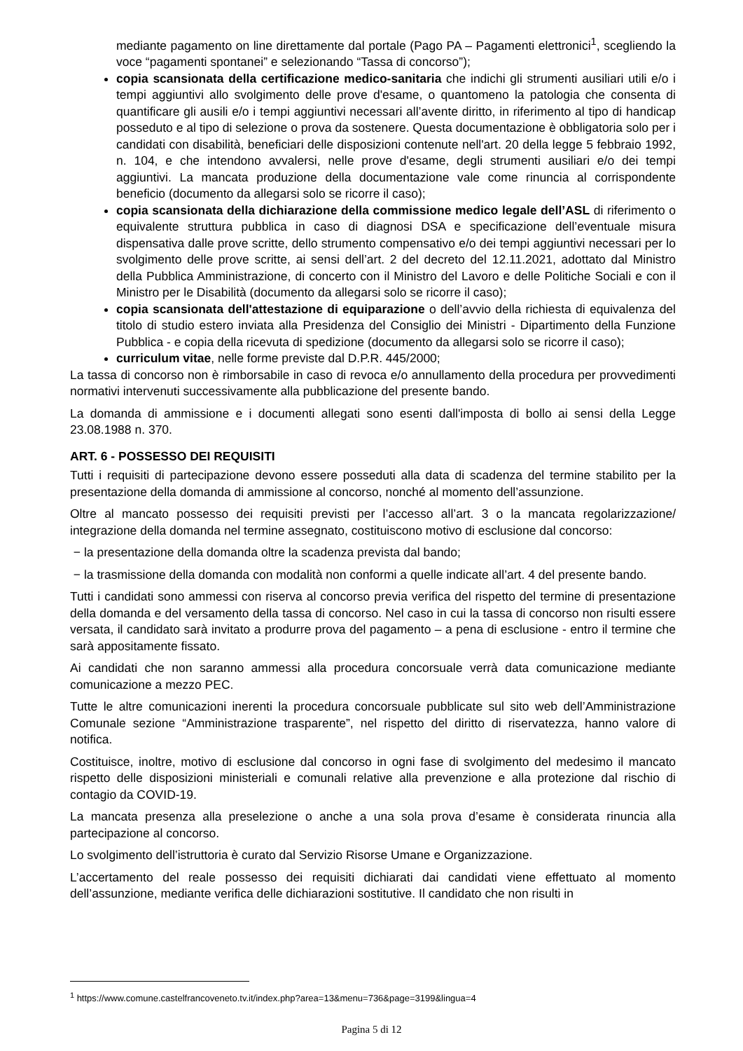mediante pagamento on line direttamente dal portale (Pago PA – Pagamenti elettronici<sup>1</sup>, scegliendo la voce “pagamenti spontanei” e selezionando “Tassa di concorso”);
copia scansionata della certificazione medico-sanitaria che indichi gli strumenti ausiliari utili e/o i tempi aggiuntivi allo svolgimento delle prove d'esame, o quantomeno la patologia che consenta di quantificare gli ausili e/o i tempi aggiuntivi necessari all’avente diritto, in riferimento al tipo di handicap posseduto e al tipo di selezione o prova da sostenere. Questa documentazione è obbligatoria solo per i candidati con disabilità, beneficiari delle disposizioni contenute nell'art. 20 della legge 5 febbraio 1992, n. 104, e che intendono avvalersi, nelle prove d'esame, degli strumenti ausiliari e/o dei tempi aggiuntivi. La mancata produzione della documentazione vale come rinuncia al corrispondente beneficio (documento da allegarsi solo se ricorre il caso);
copia scansionata della dichiarazione della commissione medico legale dell’ASL di riferimento o equivalente struttura pubblica in caso di diagnosi DSA e specificazione dell’eventuale misura dispensativa dalle prove scritte, dello strumento compensativo e/o dei tempi aggiuntivi necessari per lo svolgimento delle prove scritte, ai sensi dell’art. 2 del decreto del 12.11.2021, adottato dal Ministro della Pubblica Amministrazione, di concerto con il Ministro del Lavoro e delle Politiche Sociali e con il Ministro per le Disabilità (documento da allegarsi solo se ricorre il caso);
copia scansionata dell'attestazione di equiparazione o dell’avvio della richiesta di equivalenza del titolo di studio estero inviata alla Presidenza del Consiglio dei Ministri - Dipartimento della Funzione Pubblica - e copia della ricevuta di spedizione (documento da allegarsi solo se ricorre il caso);
curriculum vitae, nelle forme previste dal D.P.R. 445/2000;
La tassa di concorso non è rimborsabile in caso di revoca e/o annullamento della procedura per provvedimenti normativi intervenuti successivamente alla pubblicazione del presente bando.
La domanda di ammissione e i documenti allegati sono esenti dall'imposta di bollo ai sensi della Legge 23.08.1988 n. 370.
ART. 6 - POSSESSO DEI REQUISITI
Tutti i requisiti di partecipazione devono essere posseduti alla data di scadenza del termine stabilito per la presentazione della domanda di ammissione al concorso, nonché al momento dell’assunzione.
Oltre al mancato possesso dei requisiti previsti per l’accesso all’art. 3 o la mancata regolarizzazione/ integrazione della domanda nel termine assegnato, costituiscono motivo di esclusione dal concorso:
− la presentazione della domanda oltre la scadenza prevista dal bando;
− la trasmissione della domanda con modalità non conformi a quelle indicate all’art. 4 del presente bando.
Tutti i candidati sono ammessi con riserva al concorso previa verifica del rispetto del termine di presentazione della domanda e del versamento della tassa di concorso. Nel caso in cui la tassa di concorso non risulti essere versata, il candidato sarà invitato a produrre prova del pagamento – a pena di esclusione - entro il termine che sarà appositamente fissato.
Ai candidati che non saranno ammessi alla procedura concorsuale verrà data comunicazione mediante comunicazione a mezzo PEC.
Tutte le altre comunicazioni inerenti la procedura concorsuale pubblicate sul sito web dell’Amministrazione Comunale sezione “Amministrazione trasparente”, nel rispetto del diritto di riservatezza, hanno valore di notifica.
Costituisce, inoltre, motivo di esclusione dal concorso in ogni fase di svolgimento del medesimo il mancato rispetto delle disposizioni ministeriali e comunali relative alla prevenzione e alla protezione dal rischio di contagio da COVID-19.
La mancata presenza alla preselezione o anche a una sola prova d’esame è considerata rinuncia alla partecipazione al concorso.
Lo svolgimento dell’istruttoria è curato dal Servizio Risorse Umane e Organizzazione.
L’accertamento del reale possesso dei requisiti dichiarati dai candidati viene effettuato al momento dell’assunzione, mediante verifica delle dichiarazioni sostitutive. Il candidato che non risulti in
<sup>1</sup> https://www.comune.castelfrancoveneto.tv.it/index.php?area=13&menu=736&page=3199&lingua=4
Pagina 5 di 12